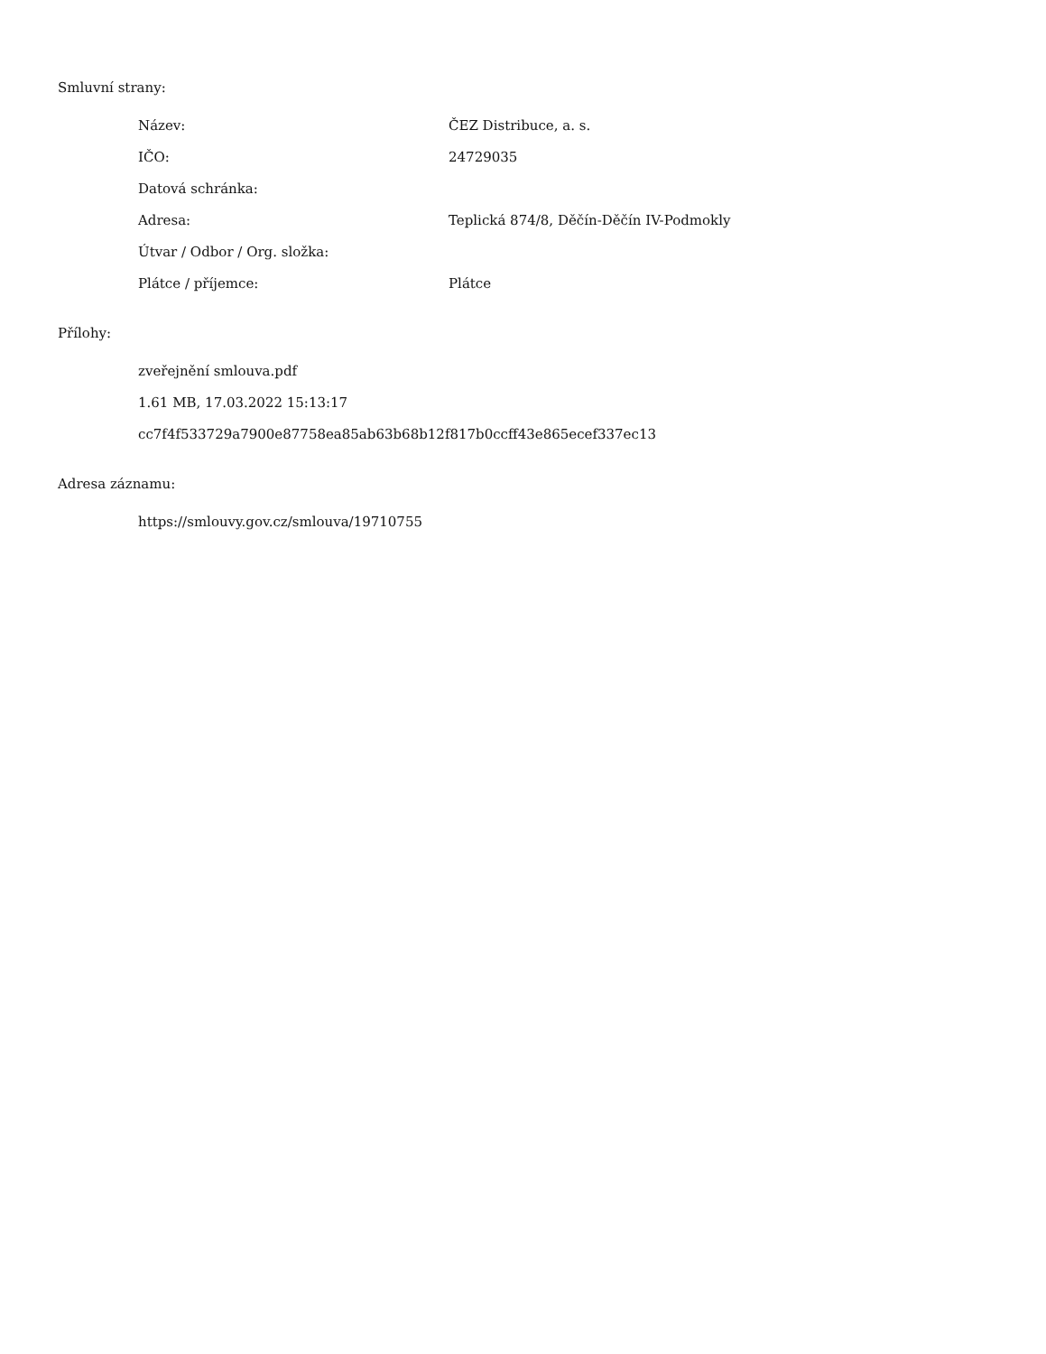Smluvní strany:
| Název: | ČEZ Distribuce, a. s. |
| IČO: | 24729035 |
| Datová schránka: | |
| Adresa: | Teplická 874/8, Děčín-Děčín IV-Podmokly |
| Útvar / Odbor / Org. složka: | |
| Plátce / příjemce: | Plátce |
Přílohy:
zveřejnění smlouva.pdf
1.61 MB, 17.03.2022 15:13:17
cc7f4f533729a7900e87758ea85ab63b68b12f817b0ccff43e865ecef337ec13
Adresa záznamu:
https://smlouvy.gov.cz/smlouva/19710755